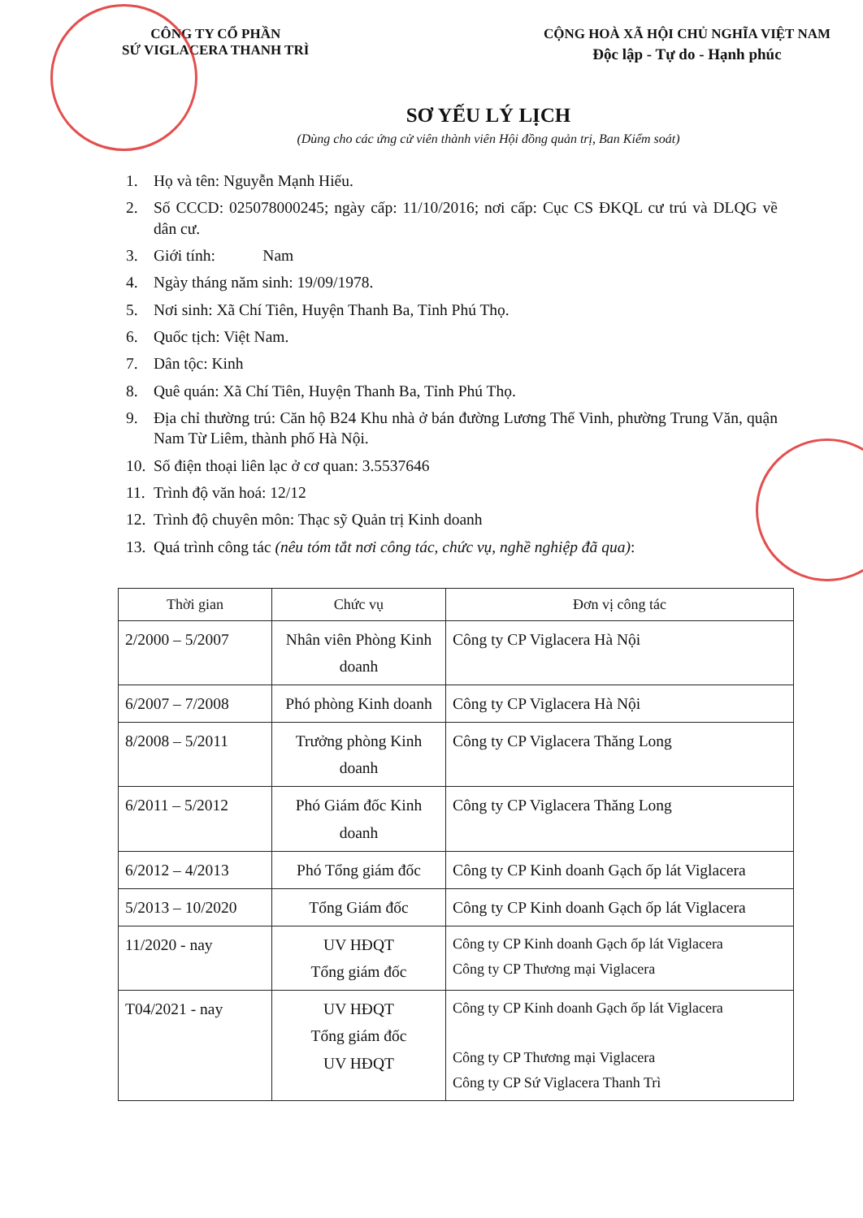CÔNG TY CỔ PHẦN
SỨ VIGLACERA THANH TRÌ
CỘNG HOÀ XÃ HỘI CHỦ NGHĨA VIỆT NAM
Độc lập - Tự do - Hạnh phúc
SƠ YẾU LÝ LỊCH
(Dùng cho các ứng cử viên thành viên Hội đồng quản trị, Ban Kiểm soát)
1. Họ và tên: Nguyễn Mạnh Hiếu.
2. Số CCCD: 025078000245; ngày cấp: 11/10/2016; nơi cấp: Cục CS ĐKQL cư trú và DLQG về dân cư.
3. Giới tính: Nam
4. Ngày tháng năm sinh: 19/09/1978.
5. Nơi sinh: Xã Chí Tiên, Huyện Thanh Ba, Tỉnh Phú Thọ.
6. Quốc tịch: Việt Nam.
7. Dân tộc: Kinh
8. Quê quán: Xã Chí Tiên, Huyện Thanh Ba, Tỉnh Phú Thọ.
9. Địa chỉ thường trú: Căn hộ B24 Khu nhà ở bán đường Lương Thế Vinh, phường Trung Văn, quận Nam Từ Liêm, thành phố Hà Nội.
10. Số điện thoại liên lạc ở cơ quan: 3.5537646
11. Trình độ văn hoá: 12/12
12. Trình độ chuyên môn: Thạc sỹ Quản trị Kinh doanh
13. Quá trình công tác (nêu tóm tắt nơi công tác, chức vụ, nghề nghiệp đã qua):
| Thời gian | Chức vụ | Đơn vị công tác |
| --- | --- | --- |
| 2/2000 – 5/2007 | Nhân viên Phòng Kinh doanh | Công ty CP Viglacera Hà Nội |
| 6/2007 – 7/2008 | Phó phòng Kinh doanh | Công ty CP Viglacera Hà Nội |
| 8/2008 – 5/2011 | Trưởng phòng Kinh doanh | Công ty CP Viglacera Thăng Long |
| 6/2011 – 5/2012 | Phó Giám đốc Kinh doanh | Công ty CP Viglacera Thăng Long |
| 6/2012 – 4/2013 | Phó Tổng giám đốc | Công ty CP Kinh doanh Gạch ốp lát Viglacera |
| 5/2013 – 10/2020 | Tổng Giám đốc | Công ty CP Kinh doanh Gạch ốp lát Viglacera |
| 11/2020 - nay | UV HĐQT Tổng giám đốc | Công ty CP Kinh doanh Gạch ốp lát Viglacera Công ty CP Thương mại Viglacera |
| T04/2021 - nay | UV HĐQT Tổng giám đốc UV HĐQT | Công ty CP Kinh doanh Gạch ốp lát Viglacera Công ty CP Thương mại Viglacera Công ty CP Sứ Viglacera Thanh Trì |